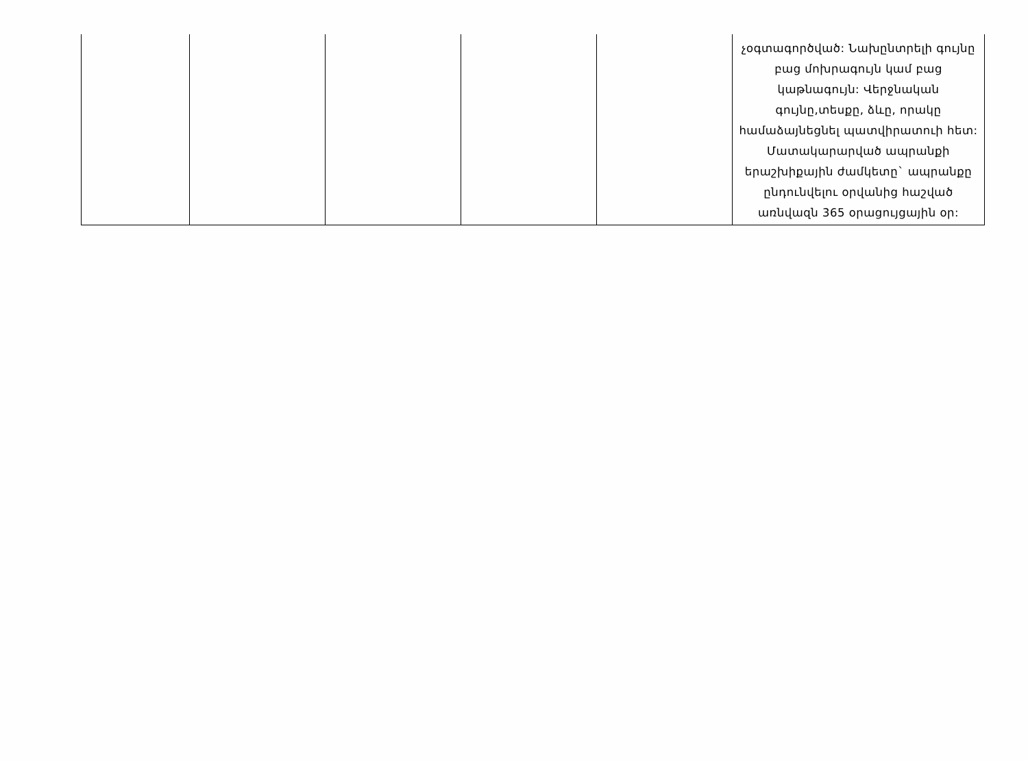| | | | | | չօգտագործված: Նախընտրելի գույնը բաց մոխրագույն կամ բաց կաթնագույն: Վերջնական գույնը,տեսքը, ձևը, որակը համաձայնեցնել պատվիրատուի հետ: Մատակարարված ապրանքի երաշխիքային ժամկետը` ապրանքը ընդունվելու օրվանից հաշված առնվազն 365 օրացույցային օր: |